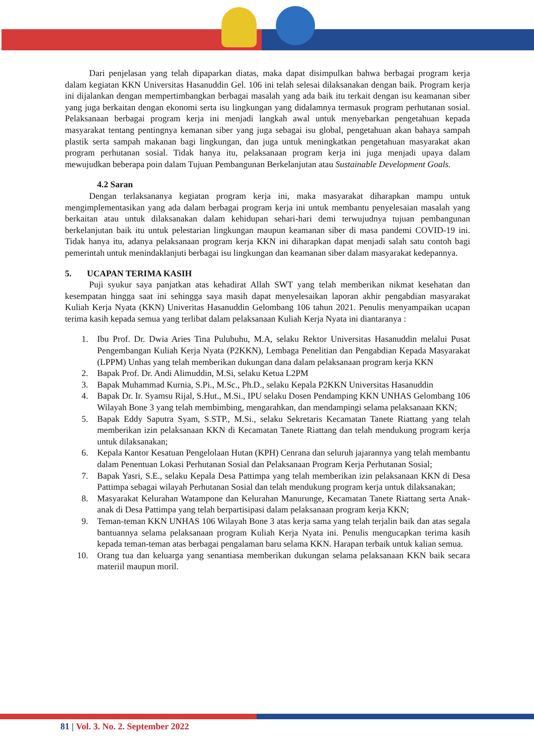Dari penjelasan yang telah dipaparkan diatas, maka dapat disimpulkan bahwa berbagai program kerja dalam kegiatan KKN Universitas Hasanuddin Gel. 106 ini telah selesai dilaksanakan dengan baik. Program kerja ini dijalankan dengan mempertimbangkan berbagai masalah yang ada baik itu terkait dengan isu keamanan siber yang juga berkaitan dengan ekonomi serta isu lingkungan yang didalamnya termasuk program perhutanan sosial. Pelaksanaan berbagai program kerja ini menjadi langkah awal untuk menyebarkan pengetahuan kepada masyarakat tentang pentingnya kemanan siber yang juga sebagai isu global, pengetahuan akan bahaya sampah plastik serta sampah makanan bagi lingkungan, dan juga untuk meningkatkan pengetahuan masyarakat akan program perhutanan sosial. Tidak hanya itu, pelaksanaan program kerja ini juga menjadi upaya dalam mewujudkan beberapa poin dalam Tujuan Pembangunan Berkelanjutan atau Sustainable Development Goals.
4.2 Saran
Dengan terlaksananya kegiatan program kerja ini, maka masyarakat diharapkan mampu untuk mengimplementasikan yang ada dalam berbagai program kerja ini untuk membantu penyelesaian masalah yang berkaitan atau untuk dilaksanakan dalam kehidupan sehari-hari demi terwujudnya tujuan pembangunan berkelanjutan baik itu untuk pelestarian lingkungan maupun keamanan siber di masa pandemi COVID-19 ini. Tidak hanya itu, adanya pelaksanaan program kerja KKN ini diharapkan dapat menjadi salah satu contoh bagi pemerintah untuk menindaklanjuti berbagai isu lingkungan dan keamanan siber dalam masyarakat kedepannya.
5. UCAPAN TERIMA KASIH
Puji syukur saya panjatkan atas kehadirat Allah SWT yang telah memberikan nikmat kesehatan dan kesempatan hingga saat ini sehingga saya masih dapat menyelesaikan laporan akhir pengabdian masyarakat Kuliah Kerja Nyata (KKN) Univeritas Hasanuddin Gelombang 106 tahun 2021. Penulis menyampaikan ucapan terima kasih kepada semua yang terlibat dalam pelaksanaan Kuliah Kerja Nyata ini diantaranya :
1. Ibu Prof. Dr. Dwia Aries Tina Pulubuhu, M.A, selaku Rektor Universitas Hasanuddin melalui Pusat Pengembangan Kuliah Kerja Nyata (P2KKN), Lembaga Penelitian dan Pengabdian Kepada Masyarakat (LPPM) Unhas yang telah memberikan dukungan dana dalam pelaksanaan program kerja KKN
2. Bapak Prof. Dr. Andi Alimuddin, M.Si, selaku Ketua L2PM
3. Bapak Muhammad Kurnia, S.Pi., M.Sc., Ph.D., selaku Kepala P2KKN Universitas Hasanuddin
4. Bapak Dr. Ir. Syamsu Rijal, S.Hut., M.Si., IPU selaku Dosen Pendamping KKN UNHAS Gelombang 106 Wilayah Bone 3 yang telah membimbing, mengarahkan, dan mendampingi selama pelaksanaan KKN;
5. Bapak Eddy Saputra Syam, S.STP., M.Si., selaku Sekretaris Kecamatan Tanete Riattang yang telah memberikan izin pelaksanaan KKN di Kecamatan Tanete Riattang dan telah mendukung program kerja untuk dilaksanakan;
6. Kepala Kantor Kesatuan Pengelolaan Hutan (KPH) Cenrana dan seluruh jajarannya yang telah membantu dalam Penentuan Lokasi Perhutanan Sosial dan Pelaksanaan Program Kerja Perhutanan Sosial;
7. Bapak Yasri, S.E., selaku Kepala Desa Pattimpa yang telah memberikan izin pelaksanaan KKN di Desa Pattimpa sebagai wilayah Perhutanan Sosial dan telah mendukung program kerja untuk dilaksanakan;
8. Masyarakat Kelurahan Watampone dan Kelurahan Manurunge, Kecamatan Tanete Riattang serta Anak-anak di Desa Pattimpa yang telah berpartisipasi dalam pelaksanaan program kerja KKN;
9. Teman-teman KKN UNHAS 106 Wilayah Bone 3 atas kerja sama yang telah terjalin baik dan atas segala bantuannya selama pelaksanaan program Kuliah Kerja Nyata ini. Penulis mengucapkan terima kasih kepada teman-teman atas berbagai pengalaman baru selama KKN. Harapan terbaik untuk kalian semua.
10. Orang tua dan keluarga yang senantiasa memberikan dukungan selama pelaksanaan KKN baik secara materiil maupun moril.
81 | Vol. 3. No. 2. September 2022